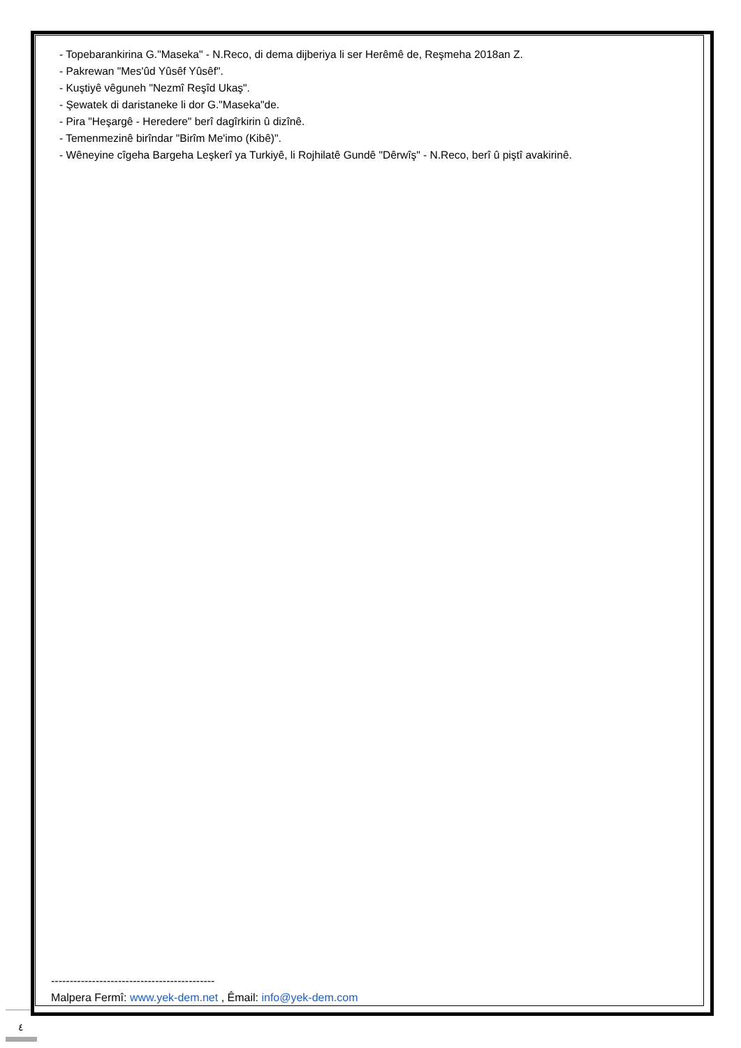- Topebarankirina G."Maseka" - N.Reco, di dema dijberiya li ser Herêmê de, Reşmeha 2018an Z.
- Pakrewan "Mes'ûd Yûsêf Yûsêf".
- Kuştiyê vêguneh "Nezmî Reşîd Ukaş".
- Şewatek di daristaneke li dor G."Maseka"de.
- Pira "Heşargê - Heredere" berî dagîrkirin û dizînê.
- Temenmezinê birîndar "Birîm Me'imo (Kibê)".
- Wêneyine cîgeha Bargeha Leşkerî ya Turkiyê, li Rojhilatê Gundê "Dêrwîş" - N.Reco, berî û piştî avakirinê.
--------------------------------------------
Malpera Fermî: www.yek-dem.net , Êmail: info@yek-dem.com
٤